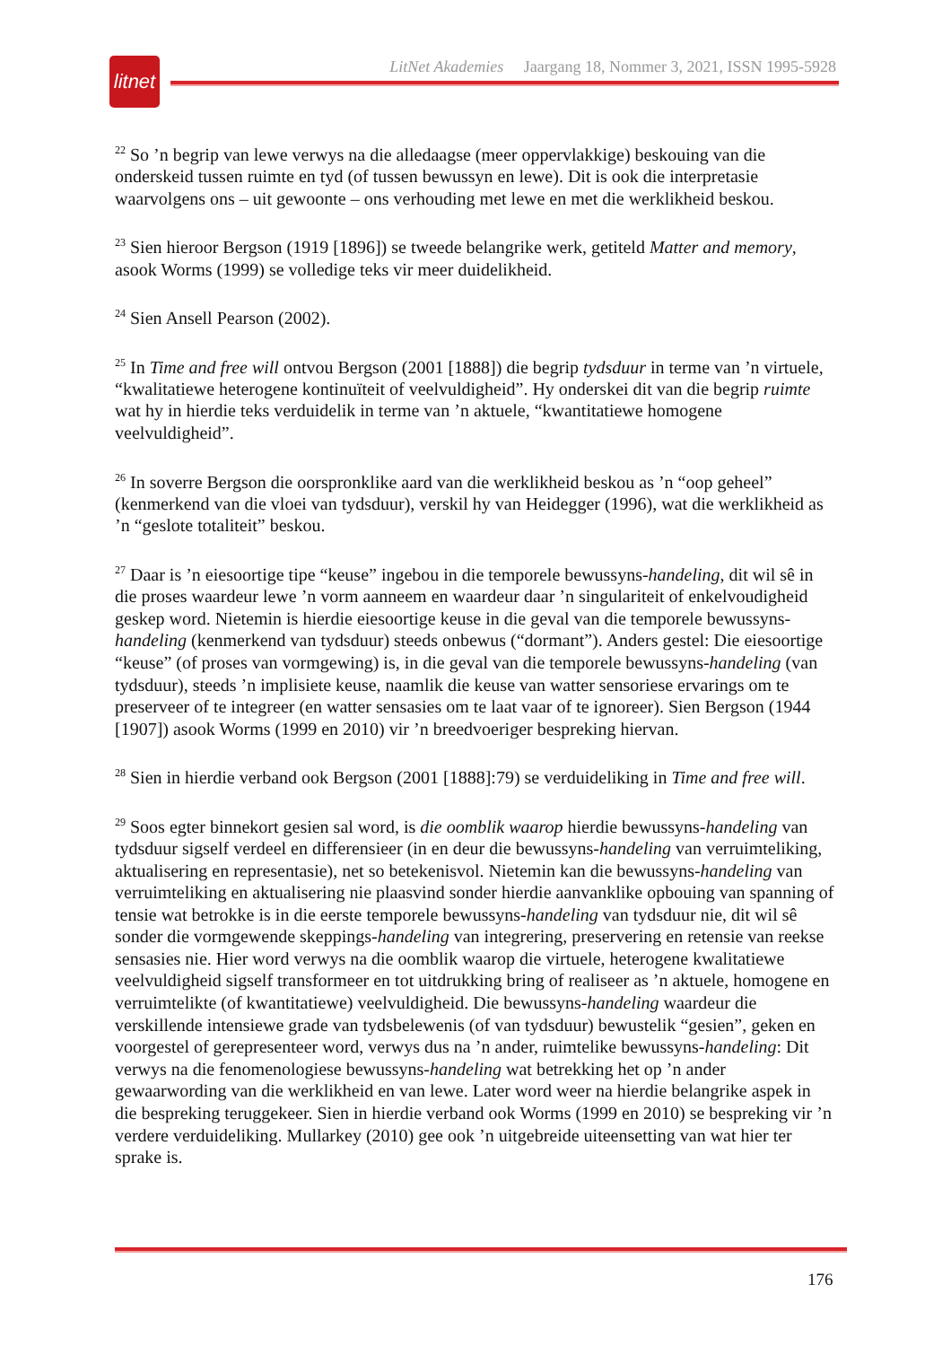litnet
LitNet Akademies Jaargang 18, Nommer 3, 2021, ISSN 1995-5928
<sup>22</sup> So ’n begrip van lewe verwys na die alledaagse (meer oppervlakkige) beskouing van die onderskeid tussen ruimte en tyd (of tussen bewussyn en lewe). Dit is ook die interpretasie waarvolgens ons – uit gewoonte – ons verhouding met lewe en met die werklikheid beskou.
<sup>23</sup> Sien hieroor Bergson (1919 [1896]) se tweede belangrike werk, getiteld Matter and memory, asook Worms (1999) se volledige teks vir meer duidelikheid.
<sup>24</sup> Sien Ansell Pearson (2002).
<sup>25</sup> In Time and free will ontvou Bergson (2001 [1888]) die begrip tydsduur in terme van ’n virtuele, “kwalitatiewe heterogene kontinuïteit of veelvuldigheid”. Hy onderskei dit van die begrip ruimte wat hy in hierdie teks verduidelik in terme van ’n aktuele, “kwantitatiewe homogene veelvuldigheid”.
<sup>26</sup> In soverre Bergson die oorspronklike aard van die werklikheid beskou as ’n “oop geheel” (kenmerkend van die vloei van tydsduur), verskil hy van Heidegger (1996), wat die werklikheid as ’n “geslote totaliteit” beskou.
<sup>27</sup> Daar is ’n eiesoortige tipe “keuse” ingebou in die temporele bewussyns-handeling, dit wil sê in die proses waardeur lewe ’n vorm aanneem en waardeur daar ’n singulariteit of enkelvoudigheid geskep word. Nietemin is hierdie eiesoortige keuse in die geval van die temporele bewussyns-handeling (kenmerkend van tydsduur) steeds onbewus (“dormant”). Anders gestel: Die eiesoortige “keuse” (of proses van vormgewing) is, in die geval van die temporele bewussyns-handeling (van tydsduur), steeds ’n implisiete keuse, naamlik die keuse van watter sensoriese ervarings om te preserveer of te integreer (en watter sensasies om te laat vaar of te ignoreer). Sien Bergson (1944 [1907]) asook Worms (1999 en 2010) vir ’n breedvoeriger bespreking hiervan.
<sup>28</sup> Sien in hierdie verband ook Bergson (2001 [1888]:79) se verduideliking in Time and free will.
<sup>29</sup> Soos egter binnekort gesien sal word, is die oomblik waarop hierdie bewussyns-handeling van tydsduur sigself verdeel en differensieer (in en deur die bewussyns-handeling van verruimteliking, aktualisering en representasie), net so betekenisvol. Nietemin kan die bewussyns-handeling van verruimteliking en aktualisering nie plaasvind sonder hierdie aanvanklike opbouing van spanning of tensie wat betrokke is in die eerste temporele bewussyns-handeling van tydsduur nie, dit wil sê sonder die vormgewende skeppings-handeling van integrering, preservering en retensie van reekse sensasies nie. Hier word verwys na die oomblik waarop die virtuele, heterogene kwalitatiewe veelvuldigheid sigself transformeer en tot uitdrukking bring of realiseer as ’n aktuele, homogene en verruimtelikte (of kwantitatiewe) veelvuldigheid. Die bewussyns-handeling waardeur die verskillende intensiewe grade van tydsbelewenis (of van tydsduur) bewustelik “gesien”, geken en voorgestel of gerepresenteer word, verwys dus na ’n ander, ruimtelike bewussyns-handeling: Dit verwys na die fenomenologiese bewussyns-handeling wat betrekking het op ’n ander gewaarwording van die werklikheid en van lewe. Later word weer na hierdie belangrike aspek in die bespreking teruggekeer. Sien in hierdie verband ook Worms (1999 en 2010) se bespreking vir ’n verdere verduideliking. Mullarkey (2010) gee ook ’n uitgebreide uiteensetting van wat hier ter sprake is.
176